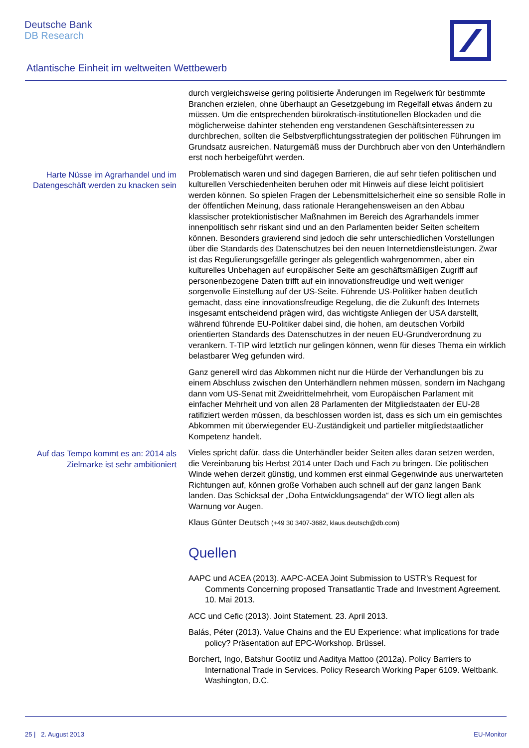Deutsche Bank
DB Research
Atlantische Einheit im weltweiten Wettbewerb
durch vergleichsweise gering politisierte Änderungen im Regelwerk für bestimmte Branchen erzielen, ohne überhaupt an Gesetzgebung im Regelfall etwas ändern zu müssen. Um die entsprechenden bürokratisch-institutionellen Blockaden und die möglicherweise dahinter stehenden eng verstandenen Geschäftsinteressen zu durchbrechen, sollten die Selbstverpflichtungsstrategien der politischen Führungen im Grundsatz ausreichen. Naturgemäß muss der Durchbruch aber von den Unterhändlern erst noch herbeigeführt werden.
Harte Nüsse im Agrarhandel und im Datengeschäft werden zu knacken sein
Problematisch waren und sind dagegen Barrieren, die auf sehr tiefen politischen und kulturellen Verschiedenheiten beruhen oder mit Hinweis auf diese leicht politisiert werden können. So spielen Fragen der Lebensmittelsicherheit eine so sensible Rolle in der öffentlichen Meinung, dass rationale Herangehensweisen an den Abbau klassischer protektionistischer Maßnahmen im Bereich des Agrarhandels immer innenpolitisch sehr riskant sind und an den Parlamenten beider Seiten scheitern können. Besonders gravierend sind jedoch die sehr unterschiedlichen Vorstellungen über die Standards des Datenschutzes bei den neuen Internetdienstleistungen. Zwar ist das Regulierungsgefälle geringer als gelegentlich wahrgenommen, aber ein kulturelles Unbehagen auf europäischer Seite am geschäftsmäßigen Zugriff auf personenbezogene Daten trifft auf ein innovationsfreudige und weit weniger sorgenvolle Einstellung auf der US-Seite. Führende US-Politiker haben deutlich gemacht, dass eine innovationsfreudige Regelung, die die Zukunft des Internets insgesamt entscheidend prägen wird, das wichtigste Anliegen der USA darstellt, während führende EU-Politiker dabei sind, die hohen, am deutschen Vorbild orientierten Standards des Datenschutzes in der neuen EU-Grundverordnung zu verankern. T-TIP wird letztlich nur gelingen können, wenn für dieses Thema ein wirklich belastbarer Weg gefunden wird.
Ganz generell wird das Abkommen nicht nur die Hürde der Verhandlungen bis zu einem Abschluss zwischen den Unterhändlern nehmen müssen, sondern im Nachgang dann vom US-Senat mit Zweidrittelmehrheit, vom Europäischen Parlament mit einfacher Mehrheit und von allen 28 Parlamenten der Mitgliedstaaten der EU-28 ratifiziert werden müssen, da beschlossen worden ist, dass es sich um ein gemischtes Abkommen mit überwiegender EU-Zuständigkeit und partieller mitgliedstaatlicher Kompetenz handelt.
Auf das Tempo kommt es an: 2014 als Zielmarke ist sehr ambitioniert
Vieles spricht dafür, dass die Unterhändler beider Seiten alles daran setzen werden, die Vereinbarung bis Herbst 2014 unter Dach und Fach zu bringen. Die politischen Winde wehen derzeit günstig, und kommen erst einmal Gegenwinde aus unerwarteten Richtungen auf, können große Vorhaben auch schnell auf der ganz langen Bank landen. Das Schicksal der „Doha Entwicklungsagenda“ der WTO liegt allen als Warnung vor Augen.
Klaus Günter Deutsch (+49 30 3407-3682, klaus.deutsch@db.com)
Quellen
AAPC und ACEA (2013). AAPC-ACEA Joint Submission to USTR’s Request for Comments Concerning proposed Transatlantic Trade and Investment Agreement. 10. Mai 2013.
ACC und Cefic (2013). Joint Statement. 23. April 2013.
Balás, Péter (2013). Value Chains and the EU Experience: what implications for trade policy? Präsentation auf EPC-Workshop. Brüssel.
Borchert, Ingo, Batshur Gootiiz und Aaditya Mattoo (2012a). Policy Barriers to International Trade in Services. Policy Research Working Paper 6109. Weltbank. Washington, D.C.
25 | 2. August 2013 EU-Monitor